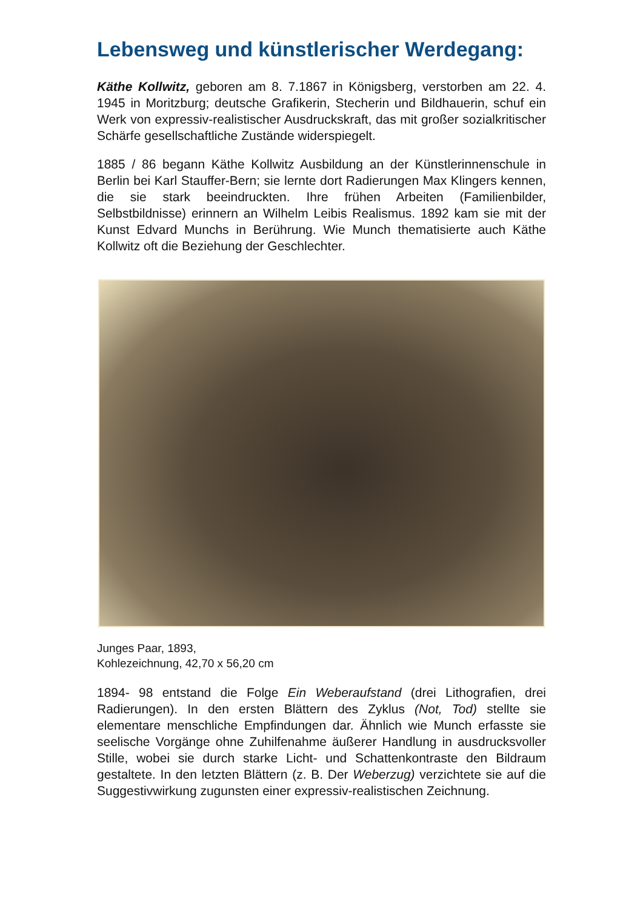Lebensweg und künstlerischer Werdegang:
Käthe Kollwitz, geboren am 8. 7.1867 in Königsberg, verstorben am 22. 4. 1945 in Moritzburg; deutsche Grafikerin, Stecherin und Bildhauerin, schuf ein Werk von expressiv-realistischer Ausdruckskraft, das mit großer sozialkritischer Schärfe gesellschaftliche Zustände widerspiegelt.
1885 / 86 begann Käthe Kollwitz Ausbildung an der Künstlerinnenschule in Berlin bei Karl Stauffer-Bern; sie lernte dort Radierungen Max Klingers kennen, die sie stark beeindruckten. Ihre frühen Arbeiten (Familienbilder, Selbstbildnisse) erinnern an Wilhelm Leibis Realismus. 1892 kam sie mit der Kunst Edvard Munchs in Berührung. Wie Munch thematisierte auch Käthe Kollwitz oft die Beziehung der Geschlechter.
Junges Paar, 1893,
Kohlezeichnung, 42,70 x 56,20 cm
1894- 98 entstand die Folge Ein Weberaufstand (drei Lithografien, drei Radierungen). In den ersten Blättern des Zyklus (Not, Tod) stellte sie elementare menschliche Empfindungen dar. Ähnlich wie Munch erfasste sie seelische Vorgänge ohne Zuhilfenahme äußerer Handlung in ausdrucksvoller Stille, wobei sie durch starke Licht- und Schattenkontraste den Bildraum gestaltete. In den letzten Blättern (z. B. Der Weberzug) verzichtete sie auf die Suggestivwirkung zugunsten einer expressiv-realistischen Zeichnung.